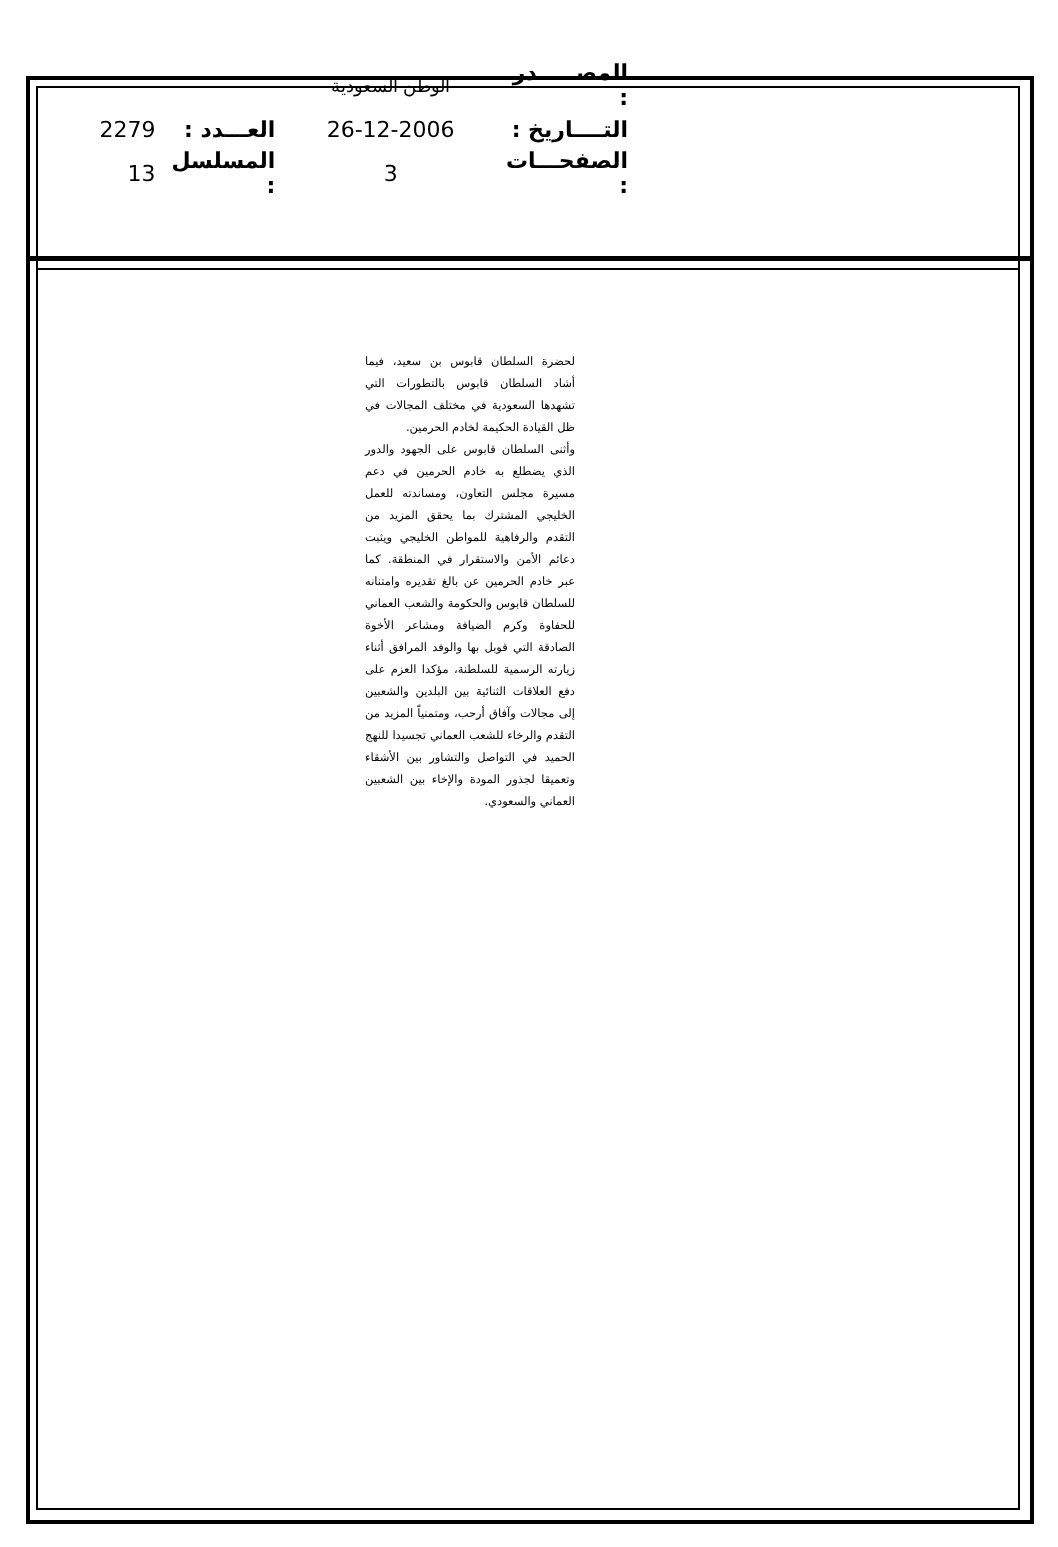| المصـــــدر : | الوطن السعودية | | |
| التــــاريخ : | 26-12-2006 | العـــدد : | 2279 |
| الصفحـــات : | 3 | المسلسل : | 13 |
لحضرة السلطان قابوس بن سعيد، فيما أشاد السلطان قابوس بالتطورات التي تشهدها السعودية في مختلف المجالات في ظل القيادة الحكيمة لخادم الحرمين.
وأثنى السلطان قابوس على الجهود والدور الذي يضطلع به خادم الحرمين في دعم مسيرة مجلس التعاون، ومساندته للعمل الخليجي المشترك بما يحقق المزيد من التقدم والرفاهية للمواطن الخليجي ويثبت دعائم الأمن والاستقرار في المنطقة. كما عبر خادم الحرمين عن بالغ تقديره وامتنانه للسلطان قابوس والحكومة والشعب العماني للحفاوة وكرم الضيافة ومشاعر الأخوة الصادقة التي قوبل بها والوفد المرافق أثناء زيارته الرسمية للسلطنة، مؤكدا العزم على دفع العلاقات الثنائية بين البلدين والشعبين إلى مجالات وآفاق أرحب، ومتمنياً المزيد من التقدم والرخاء للشعب العماني تجسيدا للنهج الحميد في التواصل والتشاور بين الأشقاء وتعميقا لجذور المودة والإخاء بين الشعبين العماني والسعودي.